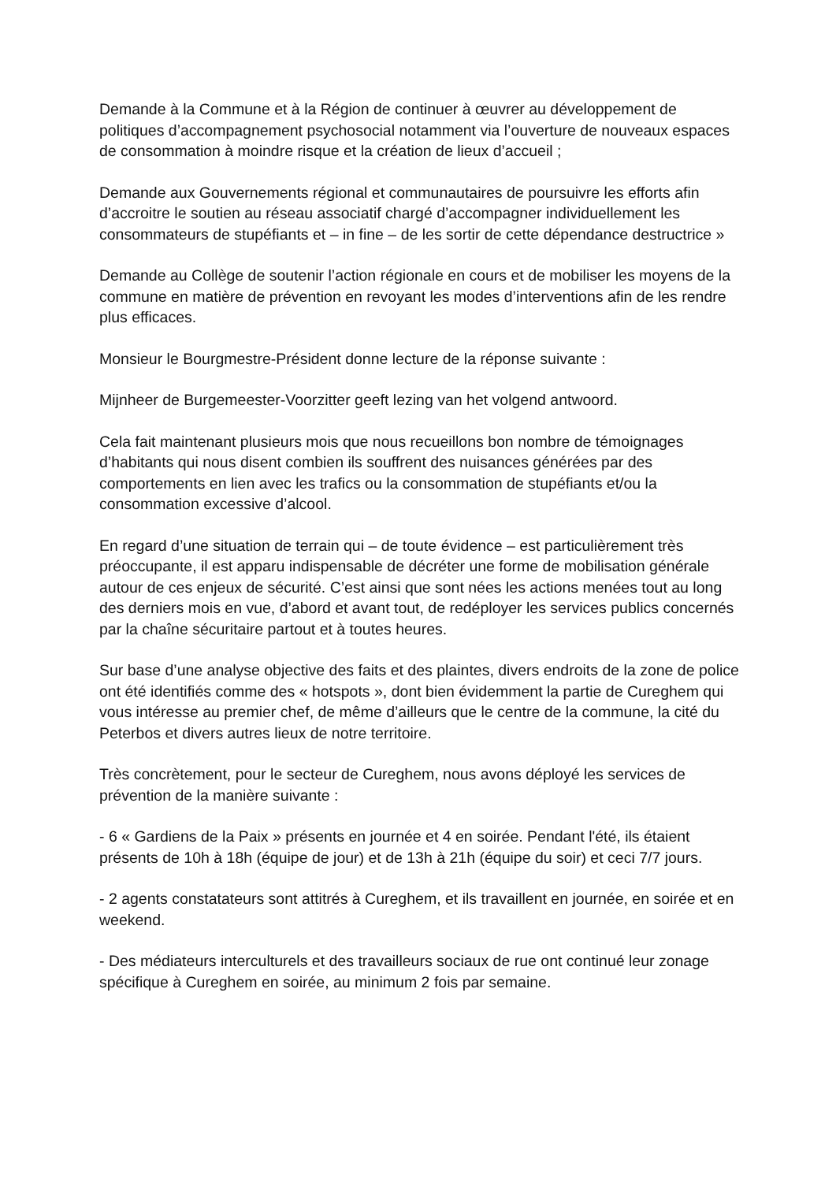Demande à la Commune et à la Région de continuer à œuvrer au développement de politiques d’accompagnement psychosocial notamment via l’ouverture de nouveaux espaces de consommation à moindre risque et la création de lieux d’accueil ;
Demande aux Gouvernements régional et communautaires de poursuivre les efforts afin d’accroitre le soutien au réseau associatif chargé d’accompagner individuellement les consommateurs de stupéfiants et – in fine – de les sortir de cette dépendance destructrice »
Demande au Collège de soutenir l’action régionale en cours et de mobiliser les moyens de la commune en matière de prévention en revoyant les modes d’interventions afin de les rendre plus efficaces.
Monsieur le Bourgmestre-Président donne lecture de la réponse suivante :
Mijnheer de Burgemeester-Voorzitter geeft lezing van het volgend antwoord.
Cela fait maintenant plusieurs mois que nous recueillons bon nombre de témoignages d’habitants qui nous disent combien ils souffrent des nuisances générées par des comportements en lien avec les trafics ou la consommation de stupéfiants et/ou la consommation excessive d’alcool.
En regard d’une situation de terrain qui – de toute évidence – est particulièrement très préoccupante, il est apparu indispensable de décréter une forme de mobilisation générale autour de ces enjeux de sécurité. C’est ainsi que sont nées les actions menées tout au long des derniers mois en vue, d’abord et avant tout, de redéployer les services publics concernés par la chaîne sécuritaire partout et à toutes heures.
Sur base d’une analyse objective des faits et des plaintes, divers endroits de la zone de police ont été identifiés comme des « hotspots », dont bien évidemment la partie de Cureghem qui vous intéresse au premier chef, de même d’ailleurs que le centre de la commune, la cité du Peterbos et divers autres lieux de notre territoire.
Très concrètement, pour le secteur de Cureghem, nous avons déployé les services de prévention de la manière suivante :
- 6 « Gardiens de la Paix » présents en journée et 4 en soirée. Pendant l'été, ils étaient présents de 10h à 18h (équipe de jour) et de 13h à 21h (équipe du soir) et ceci 7/7 jours.
- 2 agents constatateurs sont attitrés à Cureghem, et ils travaillent en journée, en soirée et en weekend.
- Des médiateurs interculturels et des travailleurs sociaux de rue ont continué leur zonage spécifique à Cureghem en soirée, au minimum 2 fois par semaine.